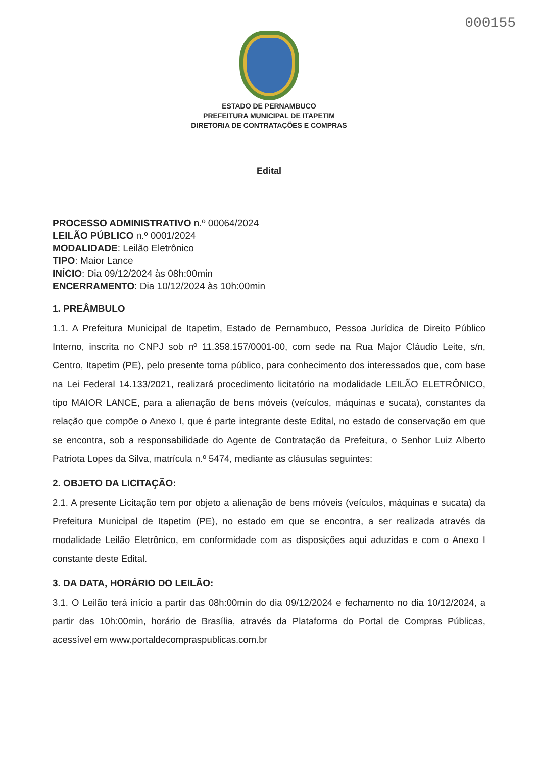000155
ESTADO DE PERNAMBUCO
PREFEITURA MUNICIPAL DE ITAPETIM
DIRETORIA DE CONTRATAÇÕES E COMPRAS
Edital
PROCESSO ADMINISTRATIVO n.º 00064/2024
LEILÃO PÚBLICO n.º 0001/2024
MODALIDADE: Leilão Eletrônico
TIPO: Maior Lance
INÍCIO: Dia 09/12/2024 às 08h:00min
ENCERRAMENTO: Dia 10/12/2024 às 10h:00min
1. PREÂMBULO
1.1. A Prefeitura Municipal de Itapetim, Estado de Pernambuco, Pessoa Jurídica de Direito Público Interno, inscrita no CNPJ sob nº 11.358.157/0001-00, com sede na Rua Major Cláudio Leite, s/n, Centro, Itapetim (PE), pelo presente torna público, para conhecimento dos interessados que, com base na Lei Federal 14.133/2021, realizará procedimento licitatório na modalidade LEILÃO ELETRÔNICO, tipo MAIOR LANCE, para a alienação de bens móveis (veículos, máquinas e sucata), constantes da relação que compõe o Anexo I, que é parte integrante deste Edital, no estado de conservação em que se encontra, sob a responsabilidade do Agente de Contratação da Prefeitura, o Senhor Luiz Alberto Patriota Lopes da Silva, matrícula n.º 5474, mediante as cláusulas seguintes:
2. OBJETO DA LICITAÇÃO:
2.1. A presente Licitação tem por objeto a alienação de bens móveis (veículos, máquinas e sucata) da Prefeitura Municipal de Itapetim (PE), no estado em que se encontra, a ser realizada através da modalidade Leilão Eletrônico, em conformidade com as disposições aqui aduzidas e com o Anexo I constante deste Edital.
3. DA DATA, HORÁRIO DO LEILÃO:
3.1. O Leilão terá início a partir das 08h:00min do dia 09/12/2024 e fechamento no dia 10/12/2024, a partir das 10h:00min, horário de Brasília, através da Plataforma do Portal de Compras Públicas, acessível em www.portaldecompraspublicas.com.br